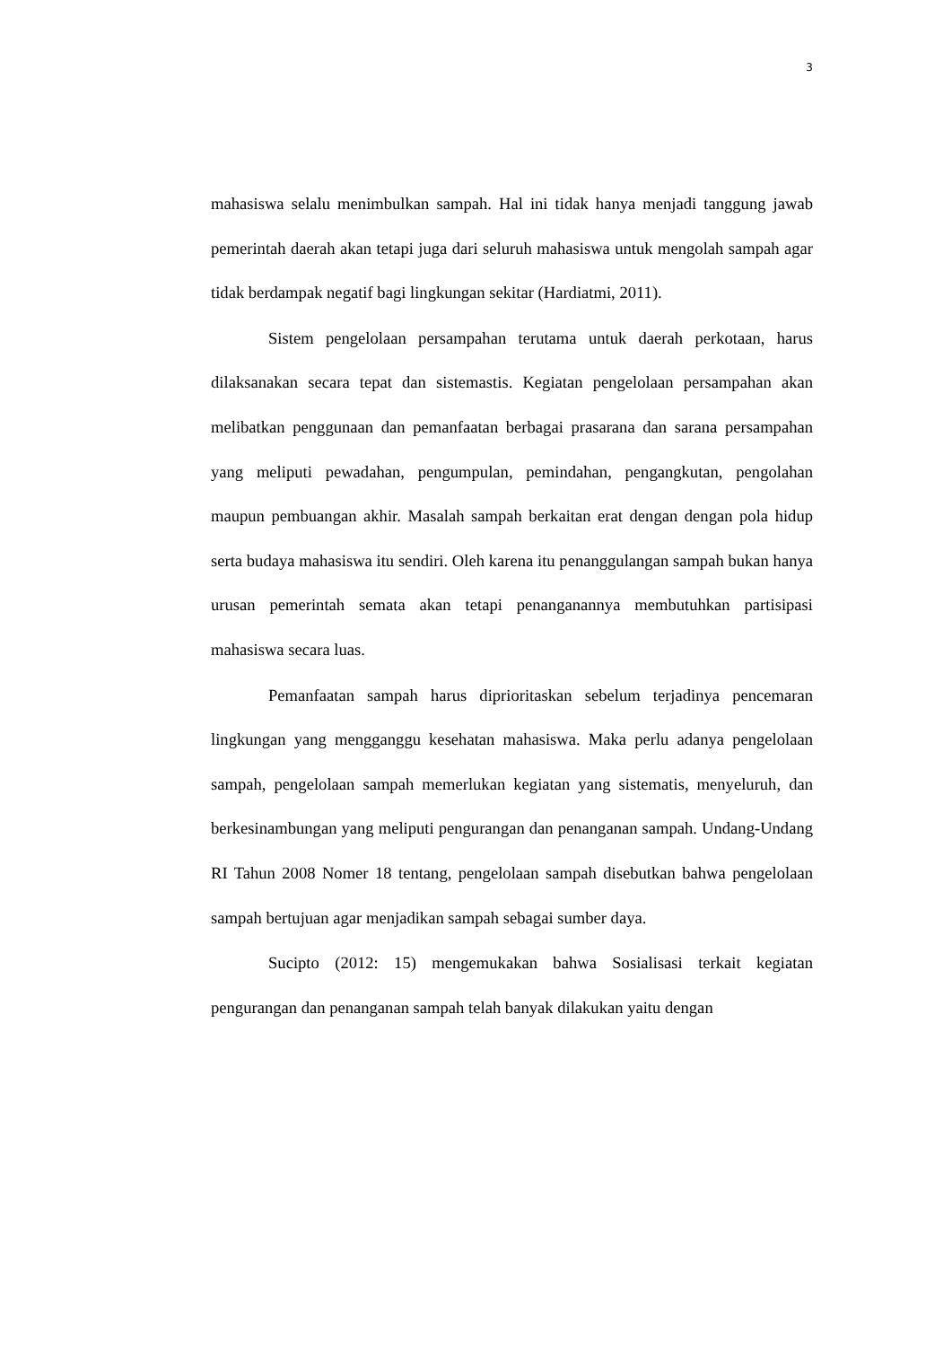3
mahasiswa selalu menimbulkan sampah. Hal ini tidak hanya menjadi tanggung jawab pemerintah daerah akan tetapi juga dari seluruh mahasiswa untuk mengolah sampah agar tidak berdampak negatif bagi lingkungan sekitar (Hardiatmi, 2011).
Sistem pengelolaan persampahan terutama untuk daerah perkotaan, harus dilaksanakan secara tepat dan sistemastis. Kegiatan pengelolaan persampahan akan melibatkan penggunaan dan pemanfaatan berbagai prasarana dan sarana persampahan yang meliputi pewadahan, pengumpulan, pemindahan, pengangkutan, pengolahan maupun pembuangan akhir. Masalah sampah berkaitan erat dengan dengan pola hidup serta budaya mahasiswa itu sendiri. Oleh karena itu penanggulangan sampah bukan hanya urusan pemerintah semata akan tetapi penanganannya membutuhkan partisipasi mahasiswa secara luas.
Pemanfaatan sampah harus diprioritaskan sebelum terjadinya pencemaran lingkungan yang mengganggu kesehatan mahasiswa. Maka perlu adanya pengelolaan sampah, pengelolaan sampah memerlukan kegiatan yang sistematis, menyeluruh, dan berkesinambungan yang meliputi pengurangan dan penanganan sampah. Undang-Undang RI Tahun 2008 Nomer 18 tentang, pengelolaan sampah disebutkan bahwa pengelolaan sampah bertujuan agar menjadikan sampah sebagai sumber daya.
Sucipto (2012: 15) mengemukakan bahwa Sosialisasi terkait kegiatan pengurangan dan penanganan sampah telah banyak dilakukan yaitu dengan